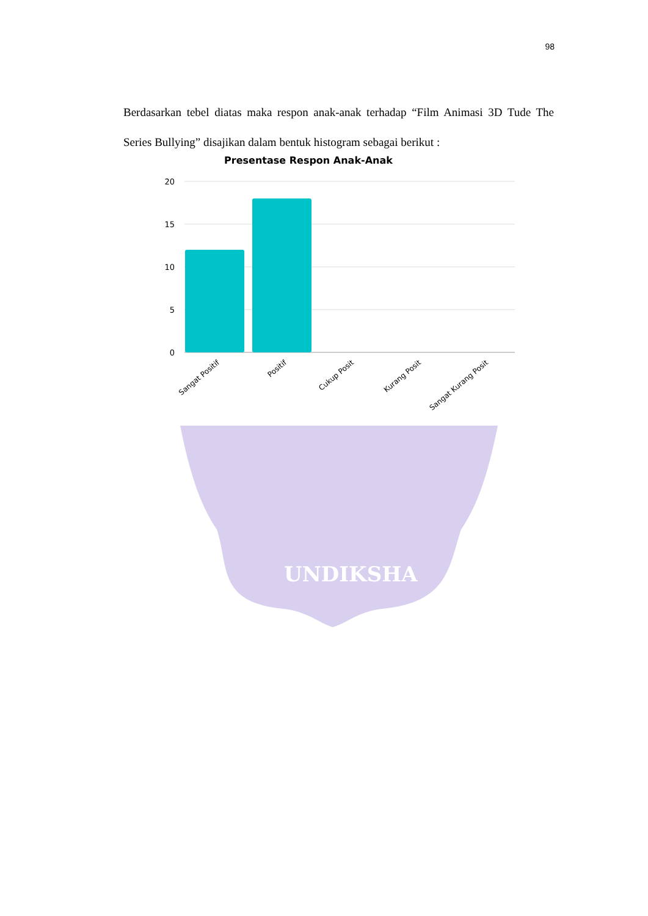98
UNDIKSHA
Berdasarkan tebel diatas maka respon anak-anak terhadap “Film Animasi 3D Tude The Series Bullying” disajikan dalam bentuk histogram sebagai berikut :
Presentase Respon Anak-Anak
20
15
10
5
0
Sangat Positif
Positif
Cukup Posit
Kurang Posit
Sangat Kurang Posit